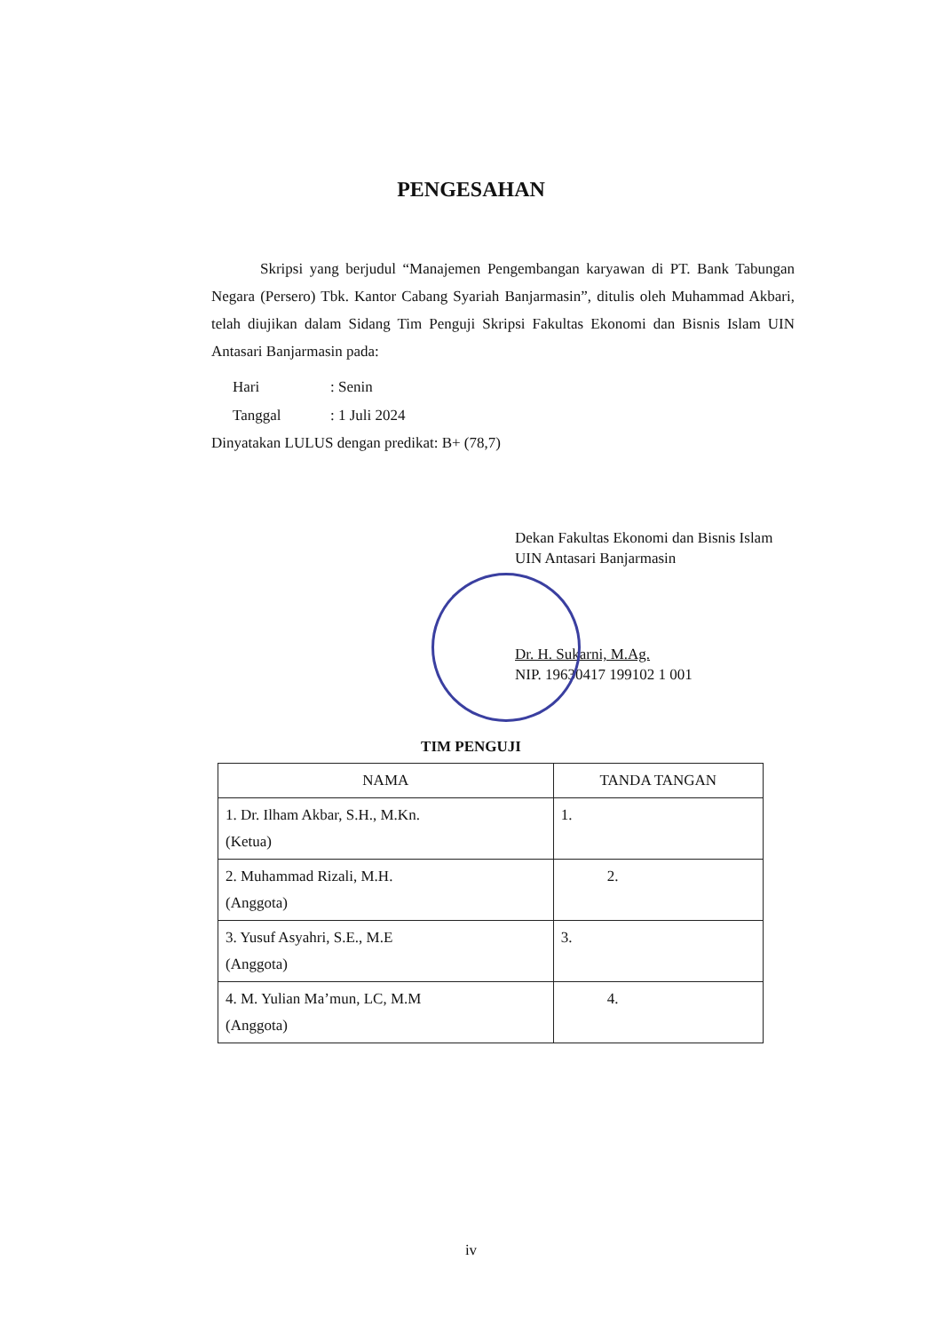PENGESAHAN
Skripsi yang berjudul “Manajemen Pengembangan karyawan di PT. Bank Tabungan Negara (Persero) Tbk. Kantor Cabang Syariah Banjarmasin”, ditulis oleh Muhammad Akbari, telah diujikan dalam Sidang Tim Penguji Skripsi Fakultas Ekonomi dan Bisnis Islam UIN Antasari Banjarmasin pada:
Hari: Senin
Tanggal: 1 Juli 2024
Dinyatakan LULUS dengan predikat: B+ (78,7)
Dekan Fakultas Ekonomi dan Bisnis Islam
UIN Antasari Banjarmasin
Dr. H. Sukarni, M.Ag.
NIP. 19630417 199102 1 001
TIM PENGUJI
| NAMA | TANDA TANGAN |
| --- | --- |
| 1. Dr. Ilham Akbar, S.H., M.Kn. (Ketua) | 1. |
| 2. Muhammad Rizali, M.H. (Anggota) | 2. |
| 3. Yusuf Asyahri, S.E., M.E (Anggota) | 3. |
| 4. M. Yulian Ma’mun, LC, M.M (Anggota) | 4. |
iv